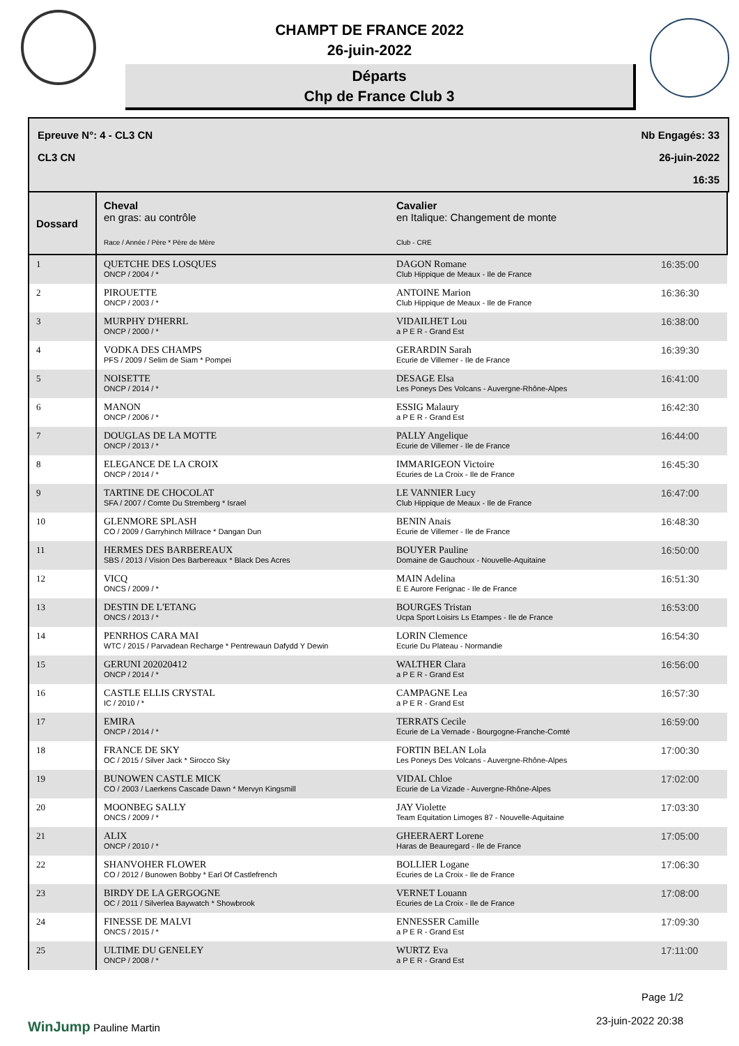CHAMPT DE FRANCE 2022
26-juin-2022
Départs
Chp de France Club 3
Epreuve N°: 4 - CL3 CN
CL3 CN
Nb Engagés: 33
26-juin-2022
16:35
| Dossard | Cheval en gras: au contrôle Race / Année / Père * Père de Mère | Cavalier en Italique: Changement de monte Club - CRE | |
| --- | --- | --- | --- |
| 1 | QUETCHE DES LOSQUES ONCP / 2004 / * | DAGON Romane Club Hippique de Meaux - Ile de France | 16:35:00 |
| 2 | PIROUETTE ONCP / 2003 / * | ANTOINE Marion Club Hippique de Meaux - Ile de France | 16:36:30 |
| 3 | MURPHY D'HERRL ONCP / 2000 / * | VIDAILHET Lou a P E R - Grand Est | 16:38:00 |
| 4 | VODKA DES CHAMPS PFS / 2009 / Selim de Siam * Pompei | GERARDIN Sarah Ecurie de Villemer - Ile de France | 16:39:30 |
| 5 | NOISETTE ONCP / 2014 / * | DESAGE Elsa Les Poneys Des Volcans - Auvergne-Rhône-Alpes | 16:41:00 |
| 6 | MANON ONCP / 2006 / * | ESSIG Malaury a P E R - Grand Est | 16:42:30 |
| 7 | DOUGLAS DE LA MOTTE ONCP / 2013 / * | PALLY Angelique Ecurie de Villemer - Ile de France | 16:44:00 |
| 8 | ELEGANCE DE LA CROIX ONCP / 2014 / * | IMMARIGEON Victoire Ecuries de La Croix - Ile de France | 16:45:30 |
| 9 | TARTINE DE CHOCOLAT SFA / 2007 / Comte Du Stremberg * Israel | LE VANNIER Lucy Club Hippique de Meaux - Ile de France | 16:47:00 |
| 10 | GLENMORE SPLASH CO / 2009 / Garryhinch Millrace * Dangan Dun | BENIN Anais Ecurie de Villemer - Ile de France | 16:48:30 |
| 11 | HERMES DES BARBEREAUX SBS / 2013 / Vision Des Barbereaux * Black Des Acres | BOUYER Pauline Domaine de Gauchoux - Nouvelle-Aquitaine | 16:50:00 |
| 12 | VICQ ONCS / 2009 / * | MAIN Adelina E E Aurore Ferignac - Ile de France | 16:51:30 |
| 13 | DESTIN DE L'ETANG ONCS / 2013 / * | BOURGES Tristan Ucpa Sport Loisirs Ls Etampes - Ile de France | 16:53:00 |
| 14 | PENRHOS CARA MAI WTC / 2015 / Parvadean Recharge * Pentrewaun Dafydd Y Dewin | LORIN Clemence Ecurie Du Plateau - Normandie | 16:54:30 |
| 15 | GERUNI 202020412 ONCP / 2014 / * | WALTHER Clara a P E R - Grand Est | 16:56:00 |
| 16 | CASTLE ELLIS CRYSTAL IC / 2010 / * | CAMPAGNE Lea a P E R - Grand Est | 16:57:30 |
| 17 | EMIRA ONCP / 2014 / * | TERRATS Cecile Ecurie de La Vernade - Bourgogne-Franche-Comté | 16:59:00 |
| 18 | FRANCE DE SKY OC / 2015 / Silver Jack * Sirocco Sky | FORTIN BELAN Lola Les Poneys Des Volcans - Auvergne-Rhône-Alpes | 17:00:30 |
| 19 | BUNOWEN CASTLE MICK CO / 2003 / Laerkens Cascade Dawn * Mervyn Kingsmill | VIDAL Chloe Ecurie de La Vizade - Auvergne-Rhône-Alpes | 17:02:00 |
| 20 | MOONBEG SALLY ONCS / 2009 / * | JAY Violette Team Equitation Limoges 87 - Nouvelle-Aquitaine | 17:03:30 |
| 21 | ALIX ONCP / 2010 / * | GHEERAERT Lorene Haras de Beauregard - Ile de France | 17:05:00 |
| 22 | SHANVOHER FLOWER CO / 2012 / Bunowen Bobby * Earl Of Castlefrench | BOLLIER Logane Ecuries de La Croix - Ile de France | 17:06:30 |
| 23 | BIRDY DE LA GERGOGNE OC / 2011 / Silverlea Baywatch * Showbrook | VERNET Louann Ecuries de La Croix - Ile de France | 17:08:00 |
| 24 | FINESSE DE MALVI ONCS / 2015 / * | ENNESSER Camille a P E R - Grand Est | 17:09:30 |
| 25 | ULTIME DU GENELEY ONCP / 2008 / * | WURTZ Eva a P E R - Grand Est | 17:11:00 |
WinJump Pauline Martin
Page 1/2
23-juin-2022 20:38